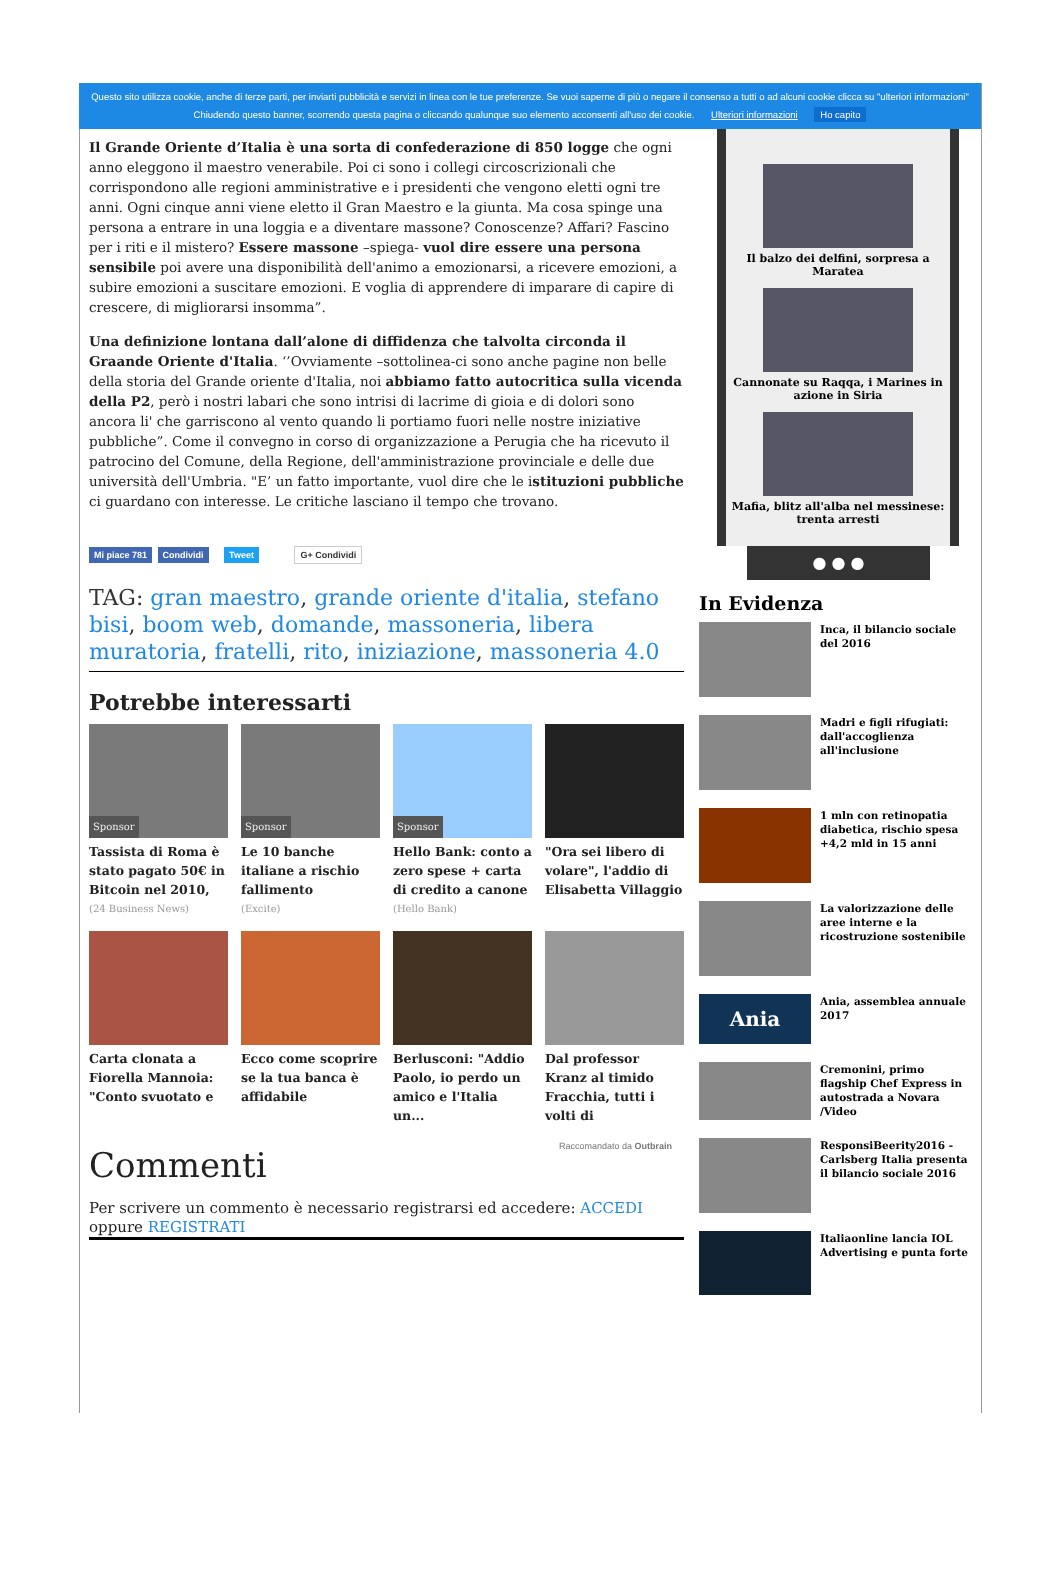Questo sito utilizza cookie, anche di terze parti, per inviarti pubblicità e servizi in linea con le tue preferenze. Se vuoi saperne di più o negare il consenso a tutti o ad alcuni cookie clicca su "ulteriori informazioni"
Chiudendo questo banner, scorrendo questa pagina o cliccando qualunque suo elemento acconsenti all'uso dei cookie. Ulteriori informazioni Ho capito
Il Grande Oriente d’Italia è una sorta di confederazione di 850 logge che ogni anno eleggono il maestro venerabile. Poi ci sono i collegi circoscrizionali che corrispondono alle regioni amministrative e i presidenti che vengono eletti ogni tre anni. Ogni cinque anni viene eletto il Gran Maestro e la giunta. Ma cosa spinge una persona a entrare in una loggia e a diventare massone? Conoscenze? Affari? Fascino per i riti e il mistero? Essere massone –spiega- vuol dire essere una persona sensibile poi avere una disponibilità dell'animo a emozionarsi, a ricevere emozioni, a subire emozioni a suscitare emozioni. E voglia di apprendere di imparare di capire di crescere, di migliorarsi insomma”.
Una definizione lontana dall’alone di diffidenza che talvolta circonda il Graande Oriente d'Italia. ‘’Ovviamente –sottolinea-ci sono anche pagine non belle della storia del Grande oriente d'Italia, noi abbiamo fatto autocritica sulla vicenda della P2, però i nostri labari che sono intrisi di lacrime di gioia e di dolori sono ancora li' che garriscono al vento quando li portiamo fuori nelle nostre iniziative pubbliche”. Come il convegno in corso di organizzazione a Perugia che ha ricevuto il patrocino del Comune, della Regione, dell'amministrazione provinciale e delle due università dell'Umbria. "E’ un fatto importante, vuol dire che le istituzioni pubbliche ci guardano con interesse. Le critiche lasciano il tempo che trovano.
Mi piace 781 Condividi Tweet G+ Condividi
TAG: gran maestro, grande oriente d'italia, stefano bisi, boom web, domande, massoneria, libera muratoria, fratelli, rito, iniziazione, massoneria 4.0
Potrebbe interessarti
Sponsor
Tassista di Roma è stato pagato 50€ in Bitcoin nel 2010,
(24 Business News)
Sponsor
Le 10 banche italiane a rischio fallimento
(Excite)
Sponsor
Hello Bank: conto a zero spese + carta di credito a canone
(Hello Bank)
"Ora sei libero di volare", l'addio di Elisabetta Villaggio
Carta clonata a Fiorella Mannoia: "Conto svuotato e
Ecco come scoprire se la tua banca è affidabile
Berlusconi: "Addio Paolo, io perdo un amico e l'Italia un...
Dal professor Kranz al timido Fracchia, tutti i volti di
Raccomandato da Outbrain
Commenti
Per scrivere un commento è necessario registrarsi ed accedere: ACCEDI oppure REGISTRATI
Il balzo dei delfini, sorpresa a Maratea
Cannonate su Raqqa, i Marines in azione in Siria
Mafia, blitz all'alba nel messinese: trenta arresti
● ● ●
In Evidenza
Inca, il bilancio sociale del 2016
Madri e figli rifugiati: dall'accoglienza all'inclusione
1 mln con retinopatia diabetica, rischio spesa +4,2 mld in 15 anni
La valorizzazione delle aree interne e la ricostruzione sostenibile
Ania
Ania, assemblea annuale 2017
Cremonini, primo flagship Chef Express in autostrada a Novara /Video
ResponsiBeerity2016 - Carlsberg Italia presenta il bilancio sociale 2016
Italiaonline lancia IOL Advertising e punta forte